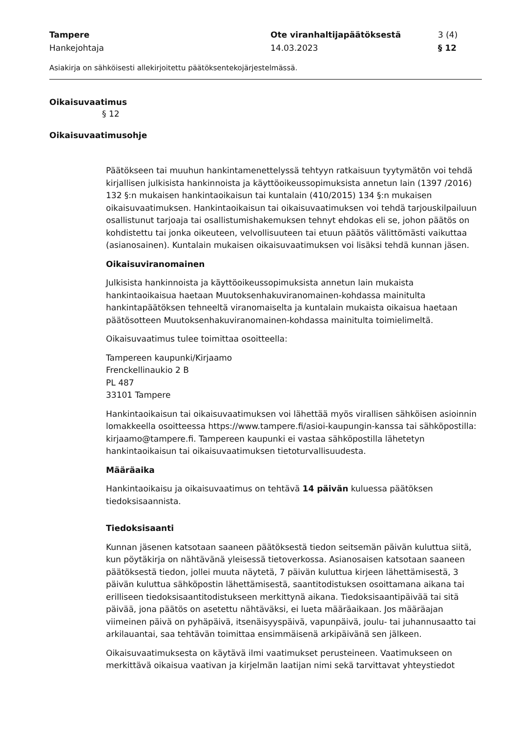Tampere
Hankejohtaja
Ote viranhaltijapäätöksestä
14.03.2023
3 (4)
§ 12
Asiakirja on sähköisesti allekirjoitettu päätöksentekojärjestelmässä.
Oikaisuvaatimus
§ 12
Oikaisuvaatimusohje
Päätökseen tai muuhun hankintamenettelyssä tehtyyn ratkaisuun tyytymätön voi tehdä kirjallisen julkisista hankinnoista ja käyttöoikeussopimuksista annetun lain (1397 /2016) 132 §:n mukaisen hankintaoikaisun tai kuntalain (410/2015) 134 §:n mukaisen oikaisuvaatimuksen. Hankintaoikaisun tai oikaisuvaatimuksen voi tehdä tarjouskilpailuun osallistunut tarjoaja tai osallistumishakemuksen tehnyt ehdokas eli se, johon päätös on kohdistettu tai jonka oikeuteen, velvollisuuteen tai etuun päätös välittömästi vaikuttaa (asianosainen). Kuntalain mukaisen oikaisuvaatimuksen voi lisäksi tehdä kunnan jäsen.
Oikaisuviranomainen
Julkisista hankinnoista ja käyttöoikeussopimuksista annetun lain mukaista hankintaoikaisua haetaan Muutoksenhakuviranomainen-kohdassa mainitulta hankintapäätöksen tehneeltä viranomaiselta ja kuntalain mukaista oikaisua haetaan päätösotteen Muutoksenhakuviranomainen-kohdassa mainitulta toimielimeltä.
Oikaisuvaatimus tulee toimittaa osoitteella:
Tampereen kaupunki/Kirjaamo
Frenckellinaukio 2 B
PL 487
33101 Tampere
Hankintaoikaisun tai oikaisuvaatimuksen voi lähettää myös virallisen sähköisen asioinnin lomakkeella osoitteessa https://www.tampere.fi/asioi-kaupungin-kanssa tai sähköpostilla: kirjaamo@tampere.fi. Tampereen kaupunki ei vastaa sähköpostilla lähetetyn hankintaoikaisun tai oikaisuvaatimuksen tietoturvallisuudesta.
Määräaika
Hankintaoikaisu ja oikaisuvaatimus on tehtävä 14 päivän kuluessa päätöksen tiedoksisaannista.
Tiedoksisaanti
Kunnan jäsenen katsotaan saaneen päätöksestä tiedon seitsemän päivän kuluttua siitä, kun pöytäkirja on nähtävänä yleisessä tietoverkossa. Asianosaisen katsotaan saaneen päätöksestä tiedon, jollei muuta näytetä, 7 päivän kuluttua kirjeen lähettämisestä, 3 päivän kuluttua sähköpostin lähettämisestä, saantitodistuksen osoittamana aikana tai erilliseen tiedoksisaantitodistukseen merkittynä aikana. Tiedoksisaantipäivää tai sitä päivää, jona päätös on asetettu nähtäväksi, ei lueta määräaikaan. Jos määräajan viimeinen päivä on pyhäpäivä, itsenäisyyspäivä, vapunpäivä, joulu- tai juhannusaatto tai arkilauantai, saa tehtävän toimittaa ensimmäisenä arkipäivänä sen jälkeen.
Oikaisuvaatimuksesta on käytävä ilmi vaatimukset perusteineen. Vaatimukseen on merkittävä oikaisua vaativan ja kirjelmän laatijan nimi sekä tarvittavat yhteystiedot